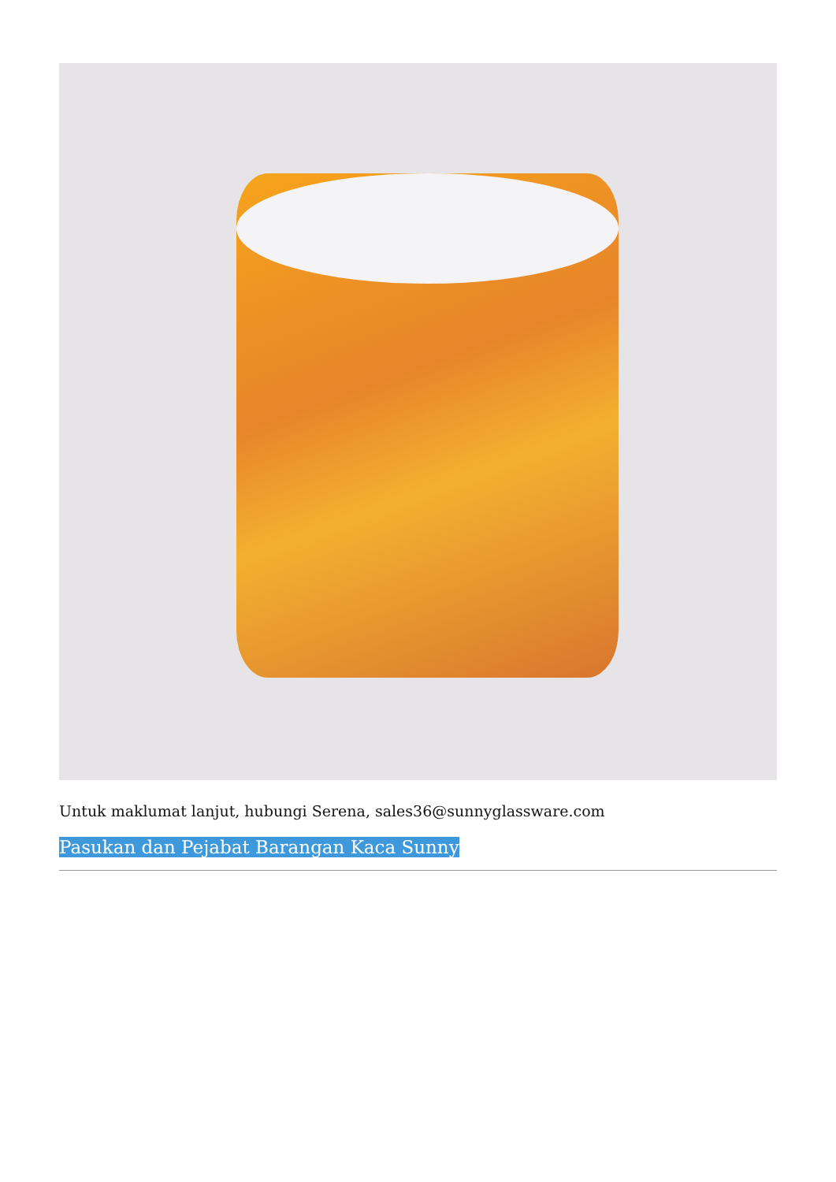Untuk maklumat lanjut, hubungi Serena, sales36@sunnyglassware.com
Pasukan dan Pejabat Barangan Kaca Sunny